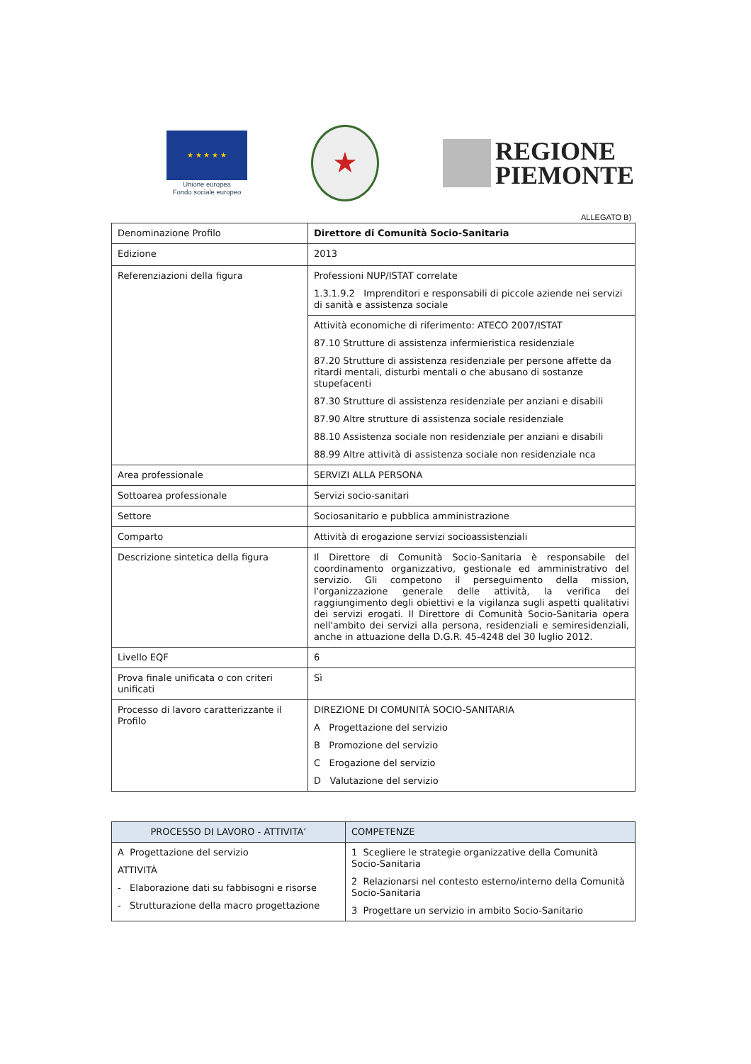★ ★ ★ ★ ★
Unione europea
Fondo sociale europeo
★
REGIONE
PIEMONTE
ALLEGATO B)
| Denominazione Profilo | Direttore di Comunità Socio-Sanitaria |
| Edizione | 2013 |
| Referenziazioni della figura | Professioni NUP/ISTAT correlate 1.3.1.9.2 Imprenditori e responsabili di piccole aziende nei servizi di sanità e assistenza sociale |
| | Attività economiche di riferimento: ATECO 2007/ISTAT 87.10 Strutture di assistenza infermieristica residenziale 87.20 Strutture di assistenza residenziale per persone affette da ritardi mentali, disturbi mentali o che abusano di sostanze stupefacenti 87.30 Strutture di assistenza residenziale per anziani e disabili 87.90 Altre strutture di assistenza sociale residenziale 88.10 Assistenza sociale non residenziale per anziani e disabili 88.99 Altre attività di assistenza sociale non residenziale nca |
| Area professionale | SERVIZI ALLA PERSONA |
| Sottoarea professionale | Servizi socio-sanitari |
| Settore | Sociosanitario e pubblica amministrazione |
| Comparto | Attività di erogazione servizi socioassistenziali |
| Descrizione sintetica della figura | Il Direttore di Comunità Socio-Sanitaria è responsabile del coordinamento organizzativo, gestionale ed amministrativo del servizio. Gli competono il perseguimento della mission, l'organizzazione generale delle attività, la verifica del raggiungimento degli obiettivi e la vigilanza sugli aspetti qualitativi dei servizi erogati. Il Direttore di Comunità Socio-Sanitaria opera nell'ambito dei servizi alla persona, residenziali e semiresidenziali, anche in attuazione della D.G.R. 45-4248 del 30 luglio 2012. |
| Livello EQF | 6 |
| Prova finale unificata o con criteri unificati | Sì |
| Processo di lavoro caratterizzante il Profilo | DIREZIONE DI COMUNITÀ SOCIO-SANITARIA A Progettazione del servizio B Promozione del servizio C Erogazione del servizio D Valutazione del servizio |
| PROCESSO DI LAVORO - ATTIVITA’ | COMPETENZE |
| --- | --- |
| A Progettazione del servizio ATTIVITÀ - Elaborazione dati su fabbisogni e risorse - Strutturazione della macro progettazione | 1 Scegliere le strategie organizzative della Comunità Socio-Sanitaria 2 Relazionarsi nel contesto esterno/interno della Comunità Socio-Sanitaria 3 Progettare un servizio in ambito Socio-Sanitario |